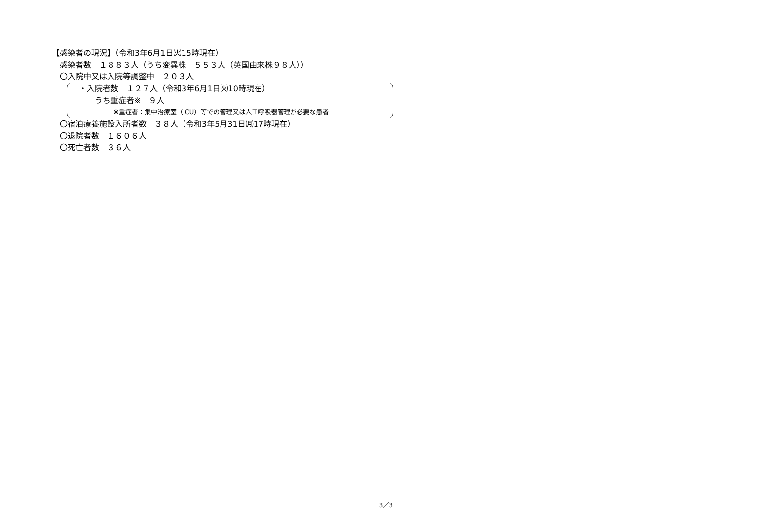【感染者の現況】（令和3年6月1日㈫15時現在）
感染者数　１８８３人（うち変異株　５５３人（英国由来株９８人））
〇入院中又は入院等調整中　２０３人
・入院者数　１２７人（令和3年6月1日㈫10時現在）
うち重症者※　９人
※重症者：集中治療室（ICU）等での管理又は人工呼吸器管理が必要な患者
〇宿泊療養施設入所者数　３８人（令和3年5月31日㈪17時現在）
〇退院者数　１６０６人
〇死亡者数　３６人
3／3